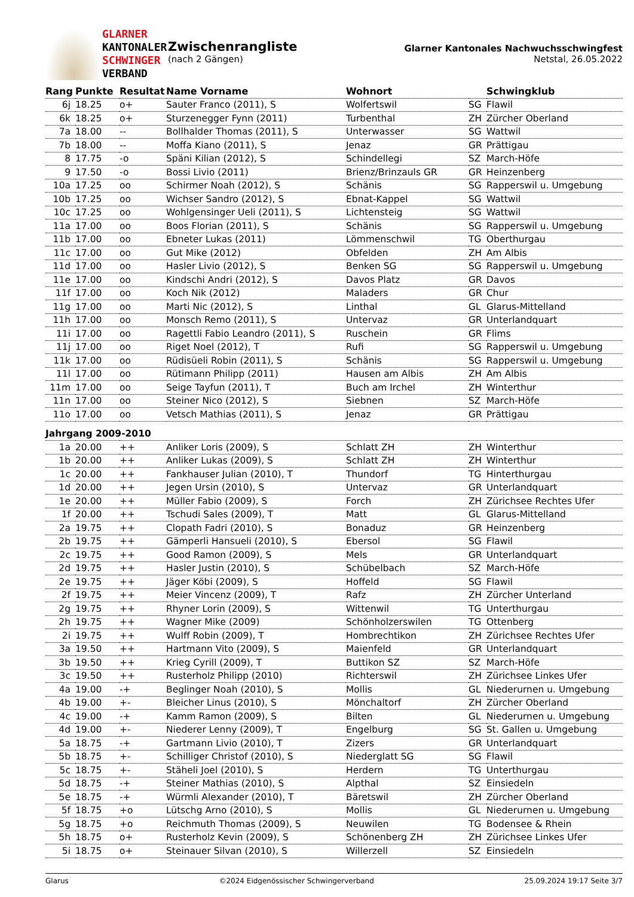GLARNER
KANTONALER
SCHWINGER
VERBAND
Zwischenrangliste
(nach 2 Gängen)
Glarner Kantonales Nachwuchsschwingfest
Netstal, 26.05.2022
| Rang | Punkte | Resultat | Name Vorname | Wohnort | | Schwingklub |
| --- | --- | --- | --- | --- | --- | --- |
| 6j | 18.25 | o+ | Sauter Franco (2011), S | Wolfertswil | SG | Flawil |
| 6k | 18.25 | o+ | Sturzenegger Fynn (2011) | Turbenthal | ZH | Zürcher Oberland |
| 7a | 18.00 | -- | Bollhalder Thomas (2011), S | Unterwasser | SG | Wattwil |
| 7b | 18.00 | -- | Moffa Kiano (2011), S | Jenaz | GR | Prättigau |
| 8 | 17.75 | -o | Späni Kilian (2012), S | Schindellegi | SZ | March-Höfe |
| 9 | 17.50 | -o | Bossi Livio (2011) | Brienz/Brinzauls GR | GR | Heinzenberg |
| 10a | 17.25 | oo | Schirmer Noah (2012), S | Schänis | SG | Rapperswil u. Umgebung |
| 10b | 17.25 | oo | Wichser Sandro (2012), S | Ebnat-Kappel | SG | Wattwil |
| 10c | 17.25 | oo | Wohlgensinger Ueli (2011), S | Lichtensteig | SG | Wattwil |
| 11a | 17.00 | oo | Boos Florian (2011), S | Schänis | SG | Rapperswil u. Umgebung |
| 11b | 17.00 | oo | Ebneter Lukas (2011) | Lömmenschwil | TG | Oberthurgau |
| 11c | 17.00 | oo | Gut Mike (2012) | Obfelden | ZH | Am Albis |
| 11d | 17.00 | oo | Hasler Livio (2012), S | Benken SG | SG | Rapperswil u. Umgebung |
| 11e | 17.00 | oo | Kindschi Andri (2012), S | Davos Platz | GR | Davos |
| 11f | 17.00 | oo | Koch Nik (2012) | Maladers | GR | Chur |
| 11g | 17.00 | oo | Marti Nic (2012), S | Linthal | GL | Glarus-Mittelland |
| 11h | 17.00 | oo | Monsch Remo (2011), S | Untervaz | GR | Unterlandquart |
| 11i | 17.00 | oo | Ragettli Fabio Leandro (2011), S | Ruschein | GR | Flims |
| 11j | 17.00 | oo | Riget Noel (2012), T | Rufi | SG | Rapperswil u. Umgebung |
| 11k | 17.00 | oo | Rüdisüeli Robin (2011), S | Schänis | SG | Rapperswil u. Umgebung |
| 11l | 17.00 | oo | Rütimann Philipp (2011) | Hausen am Albis | ZH | Am Albis |
| 11m | 17.00 | oo | Seige Tayfun (2011), T | Buch am Irchel | ZH | Winterthur |
| 11n | 17.00 | oo | Steiner Nico (2012), S | Siebnen | SZ | March-Höfe |
| 11o | 17.00 | oo | Vetsch Mathias (2011), S | Jenaz | GR | Prättigau |
| Jahrgang 2009-2010 | | | | | | |
| 1a | 20.00 | ++ | Anliker Loris (2009), S | Schlatt ZH | ZH | Winterthur |
| 1b | 20.00 | ++ | Anliker Lukas (2009), S | Schlatt ZH | ZH | Winterthur |
| 1c | 20.00 | ++ | Fankhauser Julian (2010), T | Thundorf | TG | Hinterthurgau |
| 1d | 20.00 | ++ | Jegen Ursin (2010), S | Untervaz | GR | Unterlandquart |
| 1e | 20.00 | ++ | Müller Fabio (2009), S | Forch | ZH | Zürichsee Rechtes Ufer |
| 1f | 20.00 | ++ | Tschudi Sales (2009), T | Matt | GL | Glarus-Mittelland |
| 2a | 19.75 | ++ | Clopath Fadri (2010), S | Bonaduz | GR | Heinzenberg |
| 2b | 19.75 | ++ | Gämperli Hansueli (2010), S | Ebersol | SG | Flawil |
| 2c | 19.75 | ++ | Good Ramon (2009), S | Mels | GR | Unterlandquart |
| 2d | 19.75 | ++ | Hasler Justin (2010), S | Schübelbach | SZ | March-Höfe |
| 2e | 19.75 | ++ | Jäger Köbi (2009), S | Hoffeld | SG | Flawil |
| 2f | 19.75 | ++ | Meier Vincenz (2009), T | Rafz | ZH | Zürcher Unterland |
| 2g | 19.75 | ++ | Rhyner Lorin (2009), S | Wittenwil | TG | Unterthurgau |
| 2h | 19.75 | ++ | Wagner Mike (2009) | Schönholzerswilen | TG | Ottenberg |
| 2i | 19.75 | ++ | Wulff Robin (2009), T | Hombrechtikon | ZH | Zürichsee Rechtes Ufer |
| 3a | 19.50 | ++ | Hartmann Vito (2009), S | Maienfeld | GR | Unterlandquart |
| 3b | 19.50 | ++ | Krieg Cyrill (2009), T | Buttikon SZ | SZ | March-Höfe |
| 3c | 19.50 | ++ | Rusterholz Philipp (2010) | Richterswil | ZH | Zürichsee Linkes Ufer |
| 4a | 19.00 | -+ | Beglinger Noah (2010), S | Mollis | GL | Niederurnen u. Umgebung |
| 4b | 19.00 | +- | Bleicher Linus (2010), S | Mönchaltorf | ZH | Zürcher Oberland |
| 4c | 19.00 | -+ | Kamm Ramon (2009), S | Bilten | GL | Niederurnen u. Umgebung |
| 4d | 19.00 | +- | Niederer Lenny (2009), T | Engelburg | SG | St. Gallen u. Umgebung |
| 5a | 18.75 | -+ | Gartmann Livio (2010), T | Zizers | GR | Unterlandquart |
| 5b | 18.75 | +- | Schilliger Christof (2010), S | Niederglatt SG | SG | Flawil |
| 5c | 18.75 | +- | Stäheli Joel (2010), S | Herdern | TG | Unterthurgau |
| 5d | 18.75 | -+ | Steiner Mathias (2010), S | Alpthal | SZ | Einsiedeln |
| 5e | 18.75 | -+ | Würmli Alexander (2010), T | Bäretswil | ZH | Zürcher Oberland |
| 5f | 18.75 | +o | Lütschg Arno (2010), S | Mollis | GL | Niederurnen u. Umgebung |
| 5g | 18.75 | +o | Reichmuth Thomas (2009), S | Neuwilen | TG | Bodensee & Rhein |
| 5h | 18.75 | o+ | Rusterholz Kevin (2009), S | Schönenberg ZH | ZH | Zürichsee Linkes Ufer |
| 5i | 18.75 | o+ | Steinauer Silvan (2010), S | Willerzell | SZ | Einsiedeln |
Glarus ©2024 Eidgenössischer Schwingerverband 25.09.2024 19:17 Seite 3/7